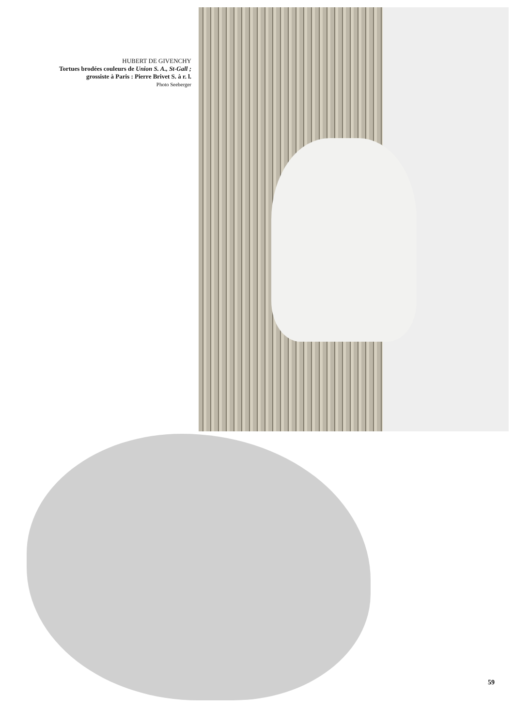HUBERT DE GIVENCHY
Tortues brodées couleurs de Union S. A., St-Gall ;
grossiste à Paris : Pierre Brivet S. à r. l.
Photo Seeberger
59